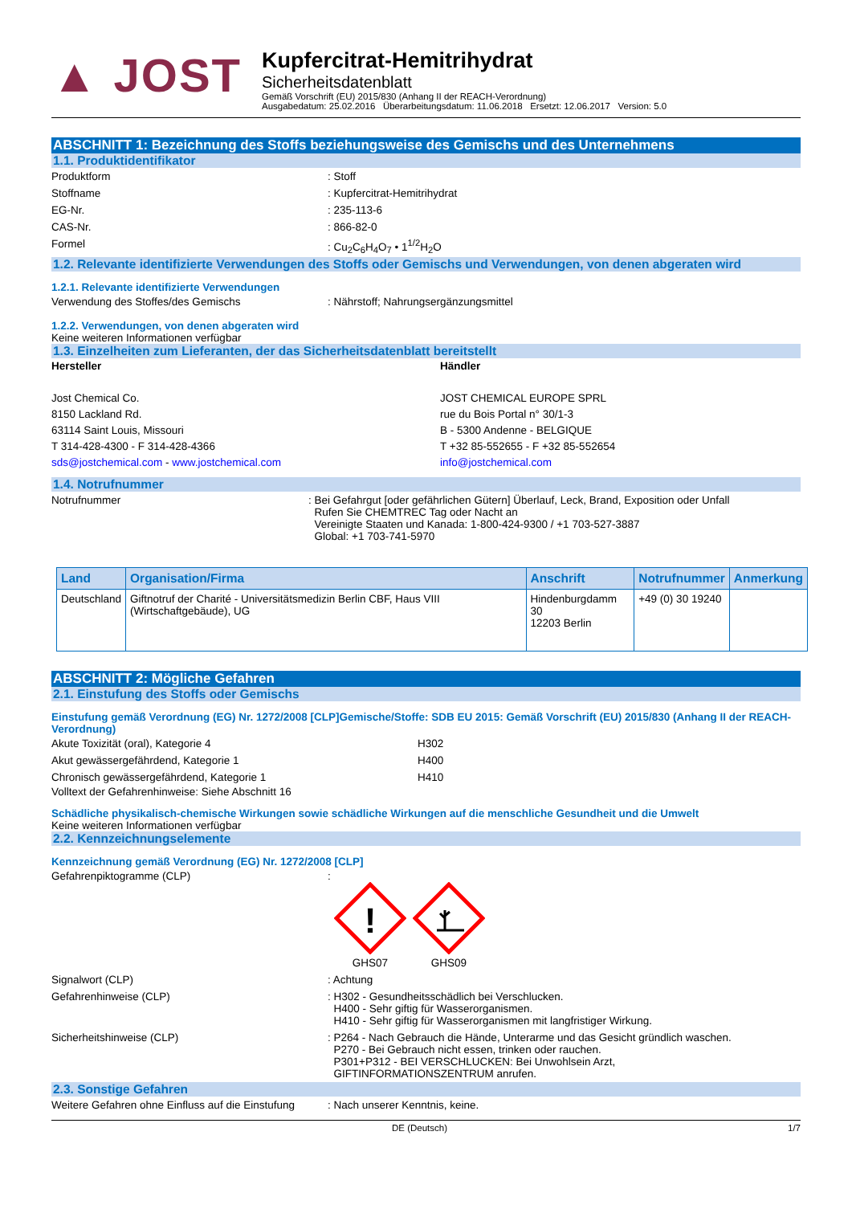▲ JOST
Kupfercitrat-Hemitrihydrat
Sicherheitsdatenblatt
Gemäß Vorschrift (EU) 2015/830 (Anhang II der REACH-Verordnung)
Ausgabedatum: 25.02.2016 Überarbeitungsdatum: 11.06.2018 Ersetzt: 12.06.2017 Version: 5.0
ABSCHNITT 1: Bezeichnung des Stoffs beziehungsweise des Gemischs und des Unternehmens
1.1. Produktidentifikator
Produktform : Stoff
Stoffname : Kupfercitrat-Hemitrihydrat
EG-Nr. : 235-113-6
CAS-Nr. : 866-82-0
Formel : Cu<sub>2</sub>C<sub>6</sub>H<sub>4</sub>O<sub>7</sub> • 1<sup>1/2</sup>H<sub>2</sub>O
1.2. Relevante identifizierte Verwendungen des Stoffs oder Gemischs und Verwendungen, von denen abgeraten wird
1.2.1. Relevante identifizierte Verwendungen
Verwendung des Stoffes/des Gemischs : Nährstoff; Nahrungsergänzungsmittel
1.2.2. Verwendungen, von denen abgeraten wird
Keine weiteren Informationen verfügbar
1.3. Einzelheiten zum Lieferanten, der das Sicherheitsdatenblatt bereitstellt
Hersteller
Jost Chemical Co.
8150 Lackland Rd.
63114 Saint Louis, Missouri
T 314-428-4300 - F 314-428-4366
sds@jostchemical.com - www.jostchemical.com
Händler
JOST CHEMICAL EUROPE SPRL
rue du Bois Portal n° 30/1-3
B - 5300 Andenne - BELGIQUE
T +32 85-552655 - F +32 85-552654
info@jostchemical.com
1.4. Notrufnummer
Notrufnummer : Bei Gefahrgut [oder gefährlichen Gütern] Überlauf, Leck, Brand, Exposition oder Unfall
Rufen Sie CHEMTREC Tag oder Nacht an
Vereinigte Staaten und Kanada: 1-800-424-9300 / +1 703-527-3887
Global: +1 703-741-5970
| Land | Organisation/Firma | Anschrift | Notrufnummer | Anmerkung |
| --- | --- | --- | --- | --- |
| Deutschland | Giftnotruf der Charité - Universitätsmedizin Berlin CBF, Haus VIII (Wirtschaftgebäude), UG | Hindenburgdamm 30 12203 Berlin | +49 (0) 30 19240 | |
ABSCHNITT 2: Mögliche Gefahren
2.1. Einstufung des Stoffs oder Gemischs
Einstufung gemäß Verordnung (EG) Nr. 1272/2008 [CLP]Gemische/Stoffe: SDB EU 2015: Gemäß Vorschrift (EU) 2015/830 (Anhang II der REACH-Verordnung)
Akute Toxizität (oral), Kategorie 4 H302
Akut gewässergefährdend, Kategorie 1 H400
Chronisch gewässergefährdend, Kategorie 1 H410
Volltext der Gefahrenhinweise: Siehe Abschnitt 16
Schädliche physikalisch-chemische Wirkungen sowie schädliche Wirkungen auf die menschliche Gesundheit und die Umwelt
Keine weiteren Informationen verfügbar
2.2. Kennzeichnungselemente
Kennzeichnung gemäß Verordnung (EG) Nr. 1272/2008 [CLP]
Gefahrenpiktogramme (CLP) :
!
GHS07
GHS09
Signalwort (CLP) : Achtung
Gefahrenhinweise (CLP) : H302 - Gesundheitsschädlich bei Verschlucken.
H400 - Sehr giftig für Wasserorganismen.
H410 - Sehr giftig für Wasserorganismen mit langfristiger Wirkung.
Sicherheitshinweise (CLP) : P264 - Nach Gebrauch die Hände, Unterarme und das Gesicht gründlich waschen.
P270 - Bei Gebrauch nicht essen, trinken oder rauchen.
P301+P312 - BEI VERSCHLUCKEN: Bei Unwohlsein Arzt,
GIFTINFORMATIONSZENTRUM anrufen.
2.3. Sonstige Gefahren
Weitere Gefahren ohne Einfluss auf die Einstufung
: Nach unserer Kenntnis, keine.
DE (Deutsch) 1/7